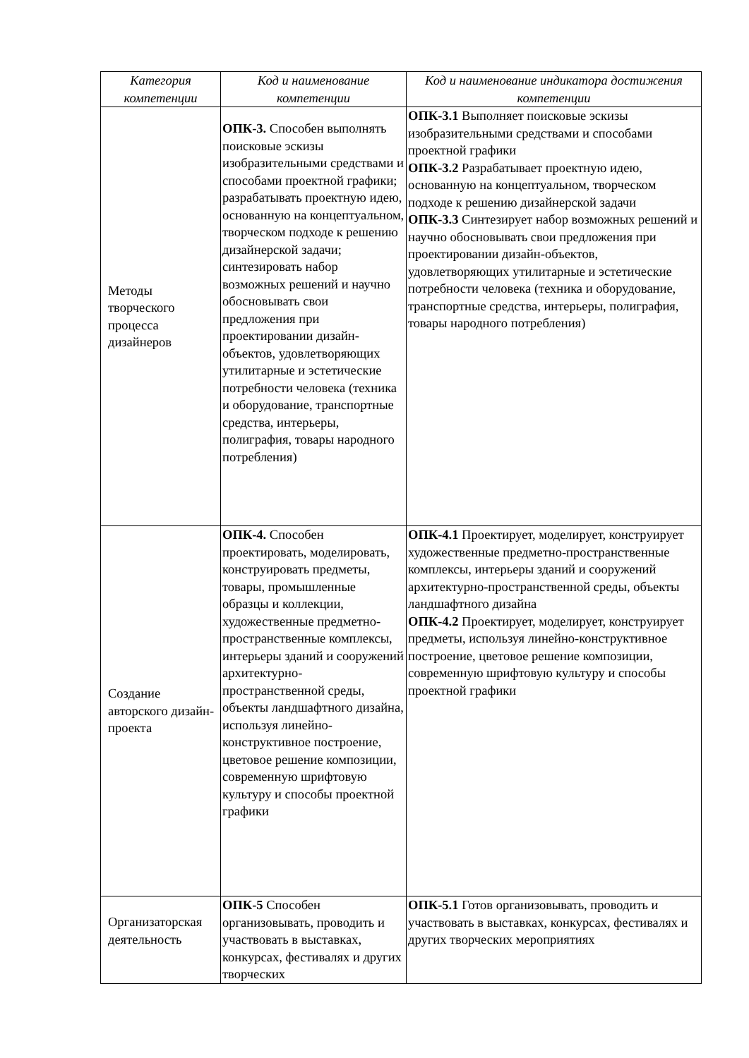| Категория компетенции | Код и наименование компетенции | Код и наименование индикатора достижения компетенции |
| --- | --- | --- |
| Методы творческого процесса дизайнеров | ОПК-3. Способен выполнять поисковые эскизы изобразительными средствами и способами проектной графики; разрабатывать проектную идею, основанную на концептуальном, творческом подходе к решению дизайнерской задачи; синтезировать набор возможных решений и научно обосновывать свои предложения при проектировании дизайн-объектов, удовлетворяющих утилитарные и эстетические потребности человека (техника и оборудование, транспортные средства, интерьеры, полиграфия, товары народного потребления) | ОПК-3.1 Выполняет поисковые эскизы изобразительными средствами и способами проектной графики ОПК-3.2 Разрабатывает проектную идею, основанную на концептуальном, творческом подходе к решению дизайнерской задачи ОПК-3.3 Синтезирует набор возможных решений и научно обосновывать свои предложения при проектировании дизайн-объектов, удовлетворяющих утилитарные и эстетические потребности человека (техника и оборудование, транспортные средства, интерьеры, полиграфия, товары народного потребления) |
| Создание авторского дизайн-проекта | ОПК-4. Способен проектировать, моделировать, конструировать предметы, товары, промышленные образцы и коллекции, художественные предметно-пространственные комплексы, интерьеры зданий и сооружений архитектурно-пространственной среды, объекты ландшафтного дизайна, используя линейно-конструктивное построение, цветовое решение композиции, современную шрифтовую культуру и способы проектной графики | ОПК-4.1 Проектирует, моделирует, конструирует художественные предметно-пространственные комплексы, интерьеры зданий и сооружений архитектурно-пространственной среды, объекты ландшафтного дизайна ОПК-4.2 Проектирует, моделирует, конструирует предметы, используя линейно-конструктивное построение, цветовое решение композиции, современную шрифтовую культуру и способы проектной графики |
| Организаторская деятельность | ОПК-5 Способен организовывать, проводить и участвовать в выставках, конкурсах, фестивалях и других творческих | ОПК-5.1 Готов организовывать, проводить и участвовать в выставках, конкурсах, фестивалях и других творческих мероприятиях |